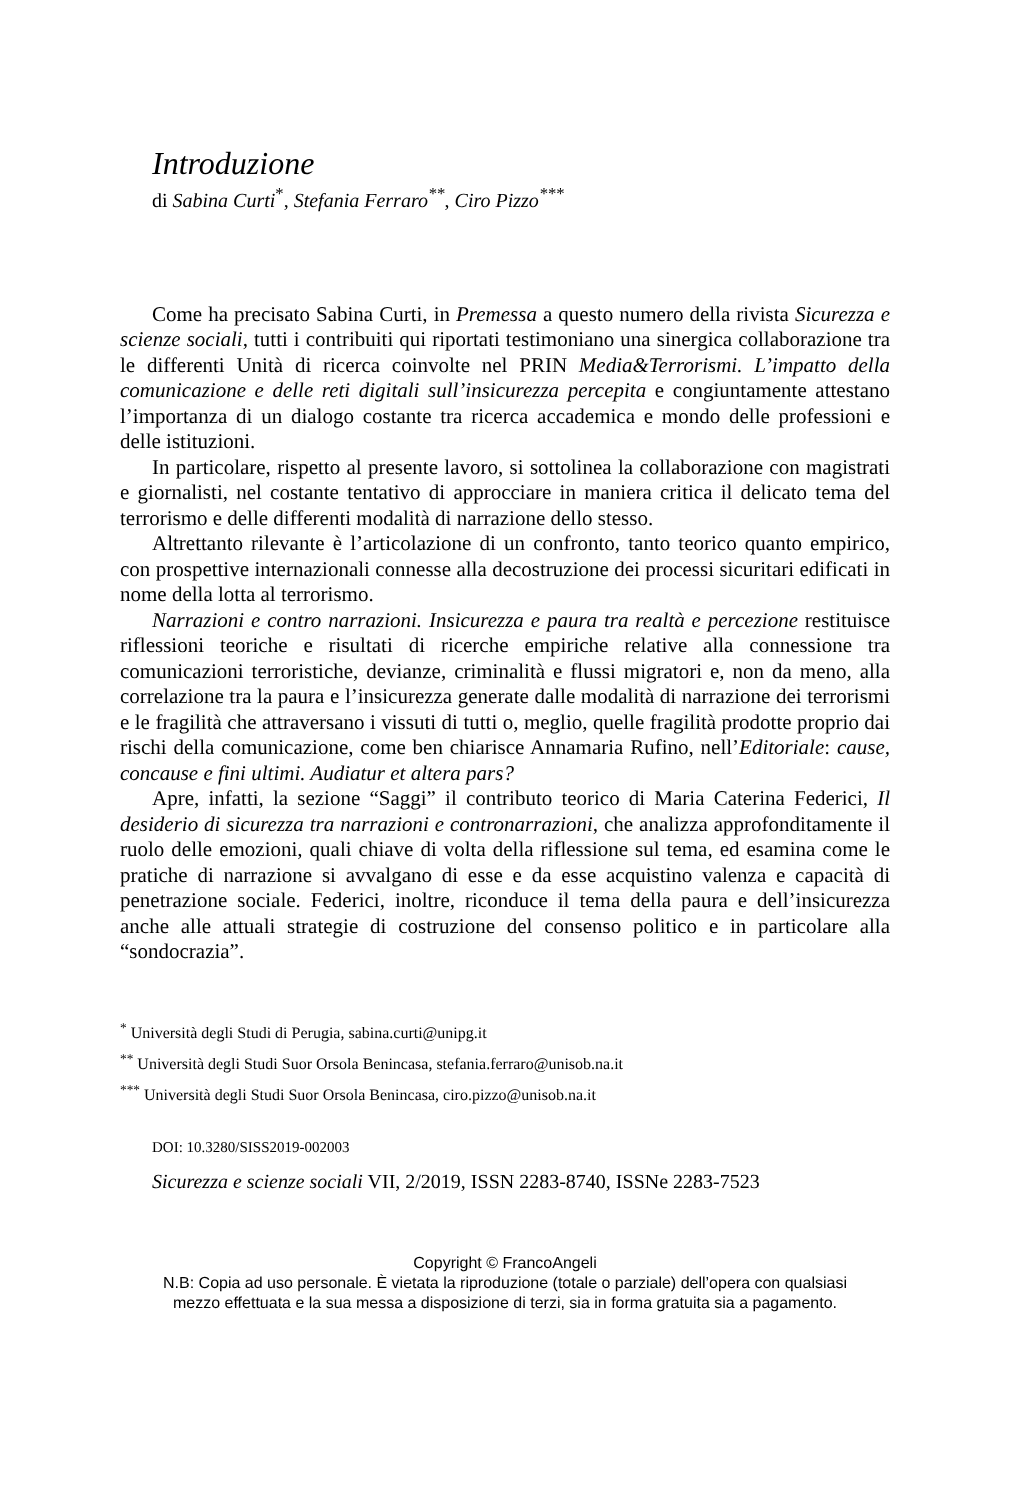Introduzione
di Sabina Curti<sup>*</sup>, Stefania Ferraro<sup>**</sup>, Ciro Pizzo<sup>***</sup>
Come ha precisato Sabina Curti, in Premessa a questo numero della rivista Sicurezza e scienze sociali, tutti i contribuiti qui riportati testimoniano una sinergica collaborazione tra le differenti Unità di ricerca coinvolte nel PRIN Media&Terrorismi. L’impatto della comunicazione e delle reti digitali sull’insicurezza percepita e congiuntamente attestano l’importanza di un dialogo costante tra ricerca accademica e mondo delle professioni e delle istituzioni.
In particolare, rispetto al presente lavoro, si sottolinea la collaborazione con magistrati e giornalisti, nel costante tentativo di approcciare in maniera critica il delicato tema del terrorismo e delle differenti modalità di narrazione dello stesso.
Altrettanto rilevante è l’articolazione di un confronto, tanto teorico quanto empirico, con prospettive internazionali connesse alla decostruzione dei processi sicuritari edificati in nome della lotta al terrorismo.
Narrazioni e contro narrazioni. Insicurezza e paura tra realtà e percezione restituisce riflessioni teoriche e risultati di ricerche empiriche relative alla connessione tra comunicazioni terroristiche, devianze, criminalità e flussi migratori e, non da meno, alla correlazione tra la paura e l’insicurezza generate dalle modalità di narrazione dei terrorismi e le fragilità che attraversano i vissuti di tutti o, meglio, quelle fragilità prodotte proprio dai rischi della comunicazione, come ben chiarisce Annamaria Rufino, nell’Editoriale: cause, concause e fini ultimi. Audiatur et altera pars?
Apre, infatti, la sezione “Saggi” il contributo teorico di Maria Caterina Federici, Il desiderio di sicurezza tra narrazioni e contronarrazioni, che analizza approfonditamente il ruolo delle emozioni, quali chiave di volta della riflessione sul tema, ed esamina come le pratiche di narrazione si avvalgano di esse e da esse acquistino valenza e capacità di penetrazione sociale. Federici, inoltre, riconduce il tema della paura e dell’insicurezza anche alle attuali strategie di costruzione del consenso politico e in particolare alla “sondocrazia”.
<sup>*</sup> Università degli Studi di Perugia, sabina.curti@unipg.it
<sup>**</sup> Università degli Studi Suor Orsola Benincasa, stefania.ferraro@unisob.na.it
<sup>***</sup> Università degli Studi Suor Orsola Benincasa, ciro.pizzo@unisob.na.it
DOI: 10.3280/SISS2019-002003
Sicurezza e scienze sociali VII, 2/2019, ISSN 2283-8740, ISSNe 2283-7523
Copyright © FrancoAngeli
N.B: Copia ad uso personale. È vietata la riproduzione (totale o parziale) dell’opera con qualsiasi
mezzo effettuata e la sua messa a disposizione di terzi, sia in forma gratuita sia a pagamento.